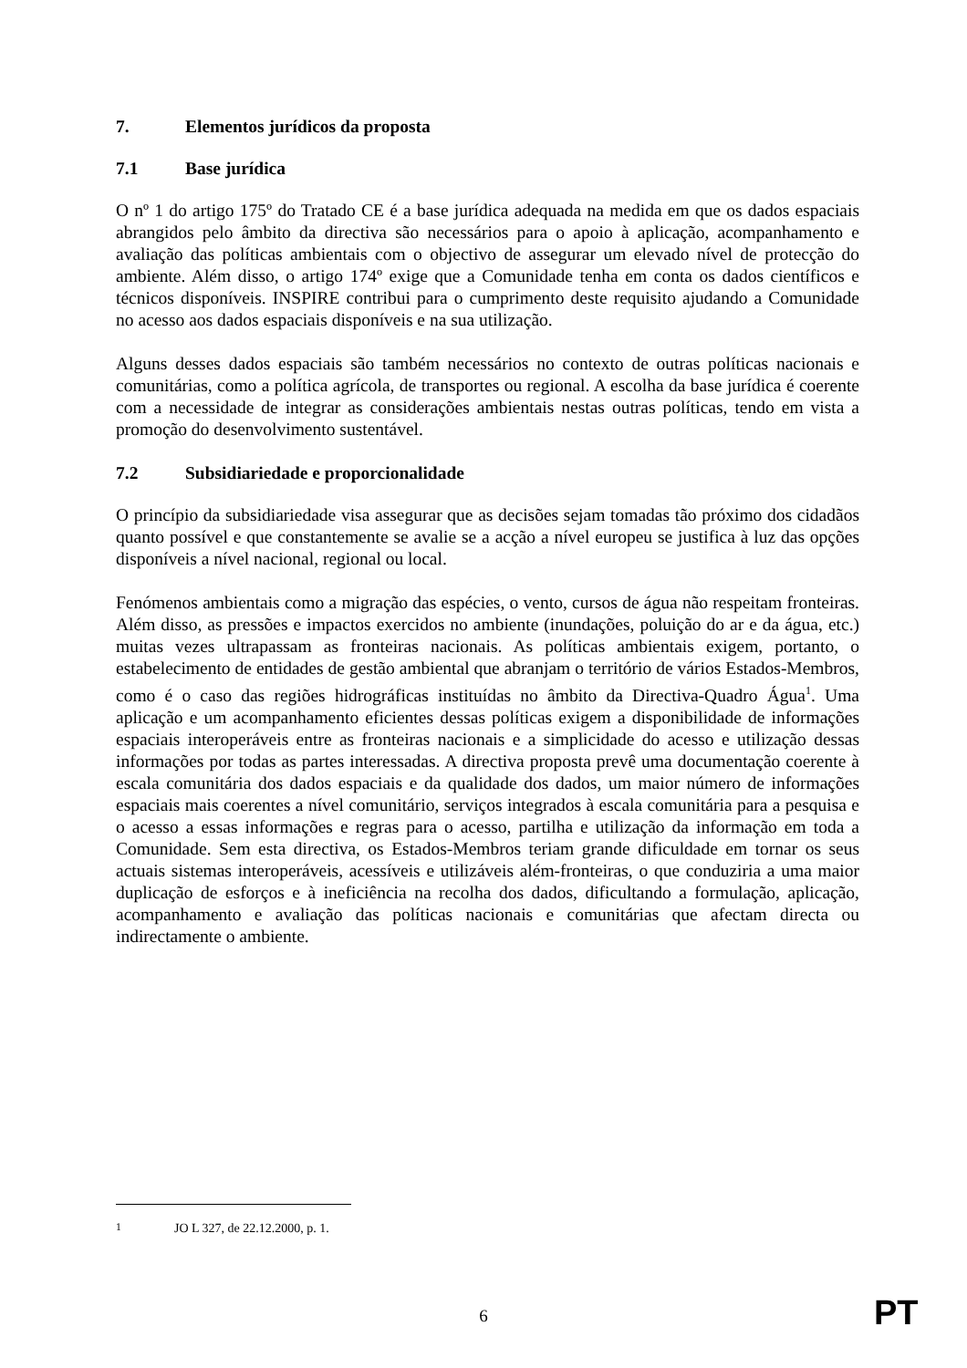7. Elementos jurídicos da proposta
7.1 Base jurídica
O nº 1 do artigo 175º do Tratado CE é a base jurídica adequada na medida em que os dados espaciais abrangidos pelo âmbito da directiva são necessários para o apoio à aplicação, acompanhamento e avaliação das políticas ambientais com o objectivo de assegurar um elevado nível de protecção do ambiente. Além disso, o artigo 174º exige que a Comunidade tenha em conta os dados científicos e técnicos disponíveis. INSPIRE contribui para o cumprimento deste requisito ajudando a Comunidade no acesso aos dados espaciais disponíveis e na sua utilização.
Alguns desses dados espaciais são também necessários no contexto de outras políticas nacionais e comunitárias, como a política agrícola, de transportes ou regional. A escolha da base jurídica é coerente com a necessidade de integrar as considerações ambientais nestas outras políticas, tendo em vista a promoção do desenvolvimento sustentável.
7.2 Subsidiariedade e proporcionalidade
O princípio da subsidiariedade visa assegurar que as decisões sejam tomadas tão próximo dos cidadãos quanto possível e que constantemente se avalie se a acção a nível europeu se justifica à luz das opções disponíveis a nível nacional, regional ou local.
Fenómenos ambientais como a migração das espécies, o vento, cursos de água não respeitam fronteiras. Além disso, as pressões e impactos exercidos no ambiente (inundações, poluição do ar e da água, etc.) muitas vezes ultrapassam as fronteiras nacionais. As políticas ambientais exigem, portanto, o estabelecimento de entidades de gestão ambiental que abranjam o território de vários Estados-Membros, como é o caso das regiões hidrográficas instituídas no âmbito da Directiva-Quadro Água<sup>1</sup>. Uma aplicação e um acompanhamento eficientes dessas políticas exigem a disponibilidade de informações espaciais interoperáveis entre as fronteiras nacionais e a simplicidade do acesso e utilização dessas informações por todas as partes interessadas. A directiva proposta prevê uma documentação coerente à escala comunitária dos dados espaciais e da qualidade dos dados, um maior número de informações espaciais mais coerentes a nível comunitário, serviços integrados à escala comunitária para a pesquisa e o acesso a essas informações e regras para o acesso, partilha e utilização da informação em toda a Comunidade. Sem esta directiva, os Estados-Membros teriam grande dificuldade em tornar os seus actuais sistemas interoperáveis, acessíveis e utilizáveis além-fronteiras, o que conduziria a uma maior duplicação de esforços e à ineficiência na recolha dos dados, dificultando a formulação, aplicação, acompanhamento e avaliação das políticas nacionais e comunitárias que afectam directa ou indirectamente o ambiente.
<sup>1</sup> JO L 327, de 22.12.2000, p. 1.
6 PT